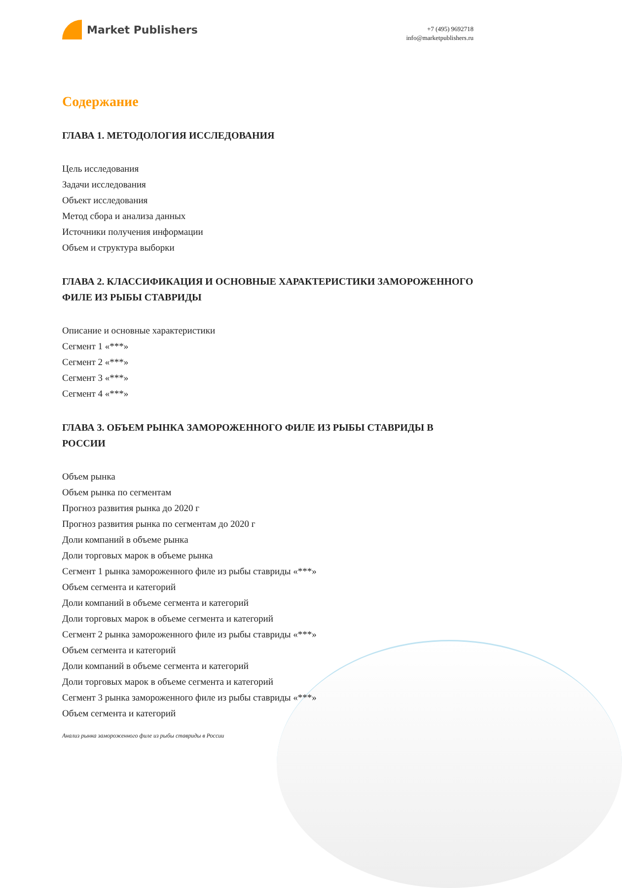Market Publishers
+7 (495) 9692718
info@marketpublishers.ru
Содержание
ГЛАВА 1. МЕТОДОЛОГИЯ ИССЛЕДОВАНИЯ
Цель исследования
Задачи исследования
Объект исследования
Метод сбора и анализа данных
Источники получения информации
Объем и структура выборки
ГЛАВА 2. КЛАССИФИКАЦИЯ И ОСНОВНЫЕ ХАРАКТЕРИСТИКИ ЗАМОРОЖЕННОГО ФИЛЕ ИЗ РЫБЫ СТАВРИДЫ
Описание и основные характеристики
Сегмент 1 «***»
Сегмент 2 «***»
Сегмент 3 «***»
Сегмент 4 «***»
ГЛАВА 3. ОБЪЕМ РЫНКА ЗАМОРОЖЕННОГО ФИЛЕ ИЗ РЫБЫ СТАВРИДЫ В РОССИИ
Объем рынка
Объем рынка по сегментам
Прогноз развития рынка до 2020 г
Прогноз развития рынка по сегментам до 2020 г
Доли компаний в объеме рынка
Доли торговых марок в объеме рынка
Сегмент 1 рынка замороженного филе из рыбы ставриды «***»
Объем сегмента и категорий
Доли компаний в объеме сегмента и категорий
Доли торговых марок в объеме сегмента и категорий
Сегмент 2 рынка замороженного филе из рыбы ставриды «***»
Объем сегмента и категорий
Доли компаний в объеме сегмента и категорий
Доли торговых марок в объеме сегмента и категорий
Сегмент 3 рынка замороженного филе из рыбы ставриды «***»
Объем сегмента и категорий
Анализ рынка замороженного филе из рыбы ставриды в России